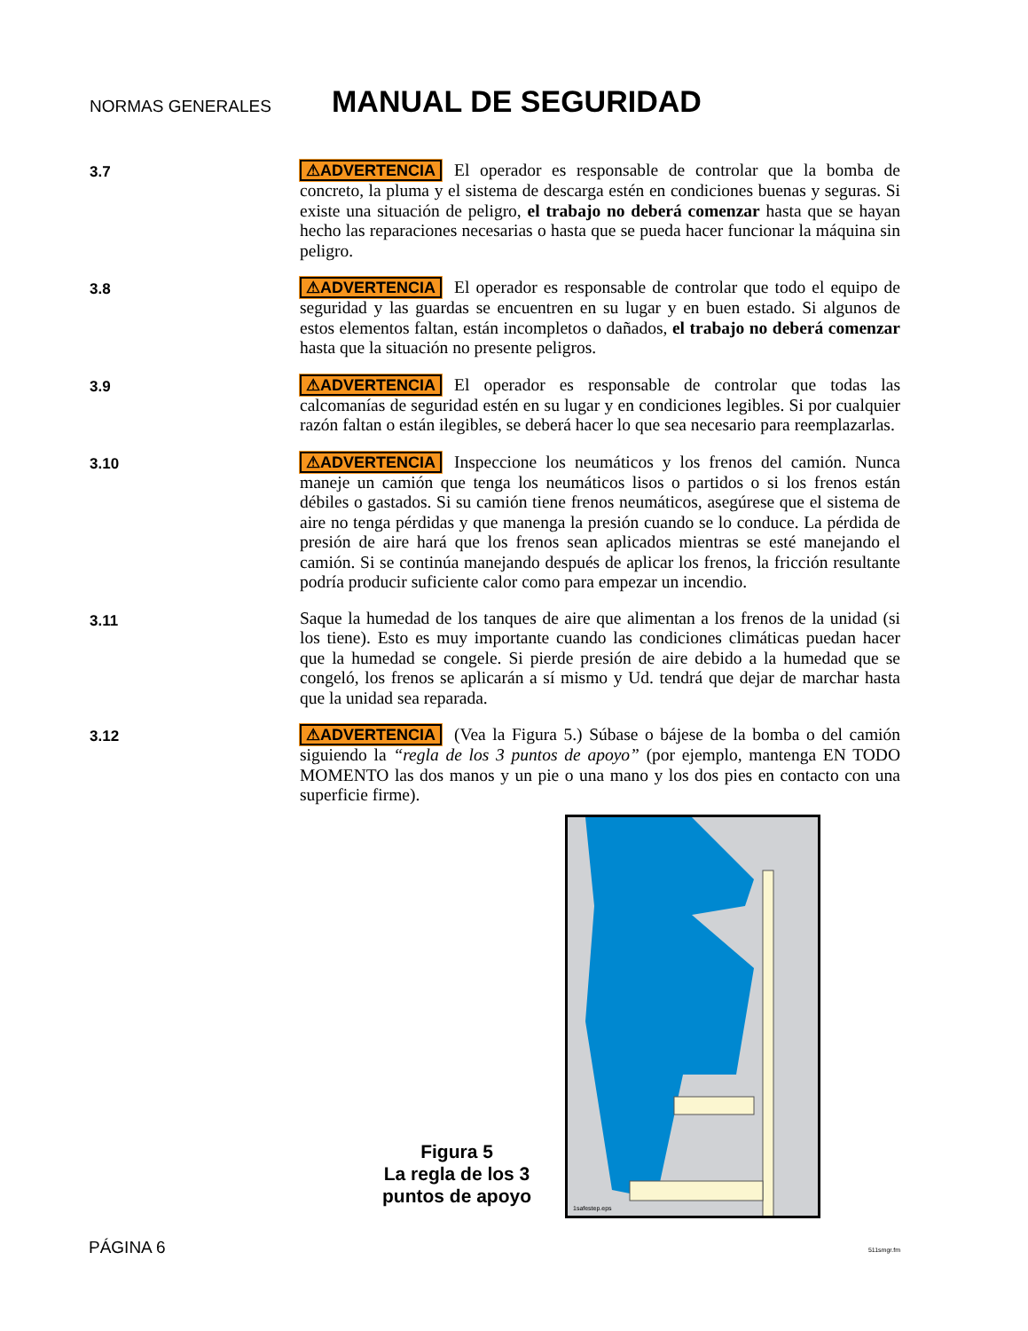NORMAS GENERALES
MANUAL DE SEGURIDAD
3.7
⚠ADVERTENCIA El operador es responsable de controlar que la bomba de concreto, la pluma y el sistema de descarga estén en condiciones buenas y seguras. Si existe una situación de peligro, el trabajo no deberá comenzar hasta que se hayan hecho las reparaciones necesarias o hasta que se pueda hacer funcionar la máquina sin peligro.
3.8
⚠ADVERTENCIA El operador es responsable de controlar que todo el equipo de seguridad y las guardas se encuentren en su lugar y en buen estado. Si algunos de estos elementos faltan, están incompletos o dañados, el trabajo no deberá comenzar hasta que la situación no presente peligros.
3.9
⚠ADVERTENCIA El operador es responsable de controlar que todas las calcomanías de seguridad estén en su lugar y en condiciones legibles. Si por cualquier razón faltan o están ilegibles, se deberá hacer lo que sea necesario para reemplazarlas.
3.10
⚠ADVERTENCIA Inspeccione los neumáticos y los frenos del camión. Nunca maneje un camión que tenga los neumáticos lisos o partidos o si los frenos están débiles o gastados. Si su camión tiene frenos neumáticos, asegúrese que el sistema de aire no tenga pérdidas y que manenga la presión cuando se lo conduce. La pérdida de presión de aire hará que los frenos sean aplicados mientras se esté manejando el camión. Si se continúa manejando después de aplicar los frenos, la fricción resultante podría producir suficiente calor como para empezar un incendio.
3.11
Saque la humedad de los tanques de aire que alimentan a los frenos de la unidad (si los tiene). Esto es muy importante cuando las condiciones climáticas puedan hacer que la humedad se congele. Si pierde presión de aire debido a la humedad que se congeló, los frenos se aplicarán a sí mismo y Ud. tendrá que dejar de marchar hasta que la unidad sea reparada.
3.12
⚠ADVERTENCIA (Vea la Figura 5.) Súbase o bájese de la bomba o del camión siguiendo la “regla de los 3 puntos de apoyo” (por ejemplo, mantenga EN TODO MOMENTO las dos manos y un pie o una mano y los dos pies en contacto con una superficie firme).
1safestep.eps
Figura 5
La regla de los 3 puntos de apoyo
PÁGINA 6 511smgr.fm